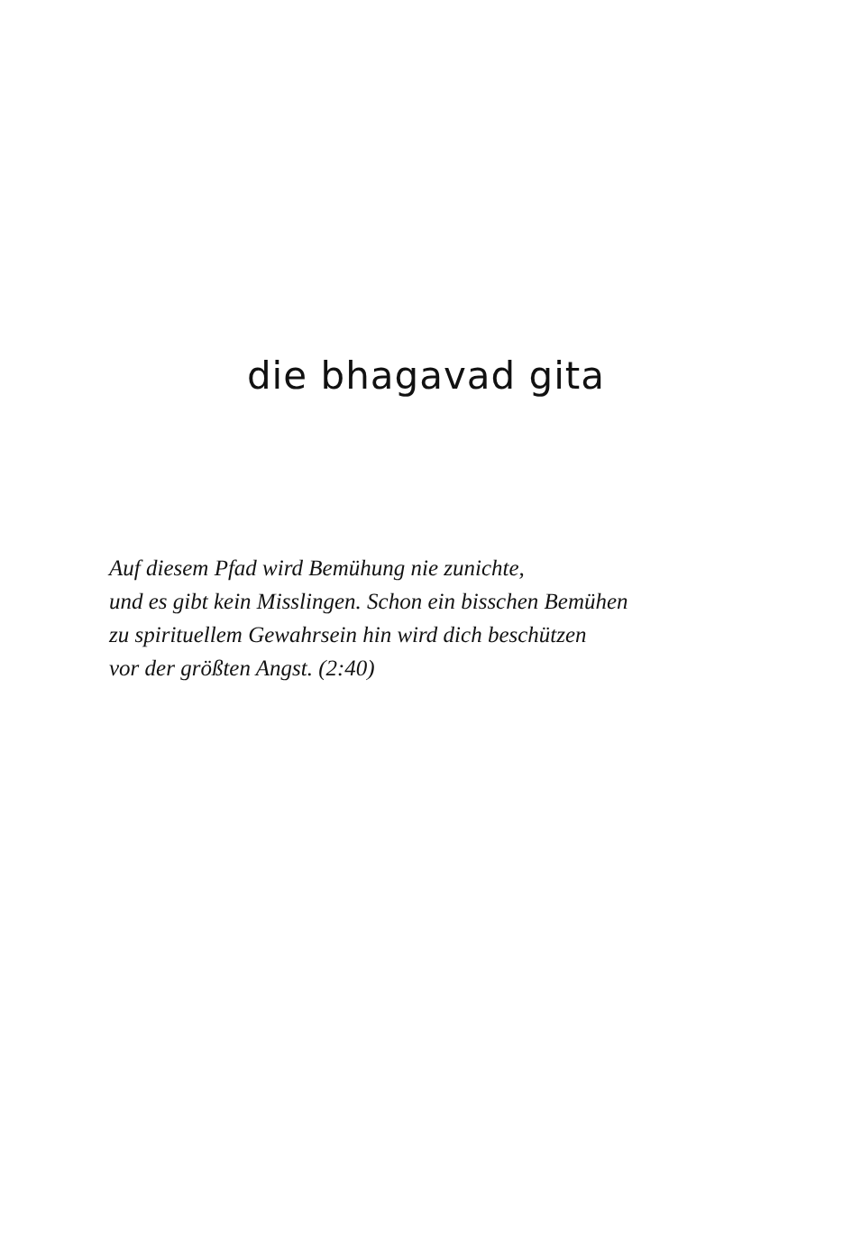die bhagavad gita
Auf diesem Pfad wird Bemühung nie zunichte,
und es gibt kein Misslingen. Schon ein bisschen Bemühen
zu spirituellem Gewahrsein hin wird dich beschützen
vor der größten Angst. (2:40)